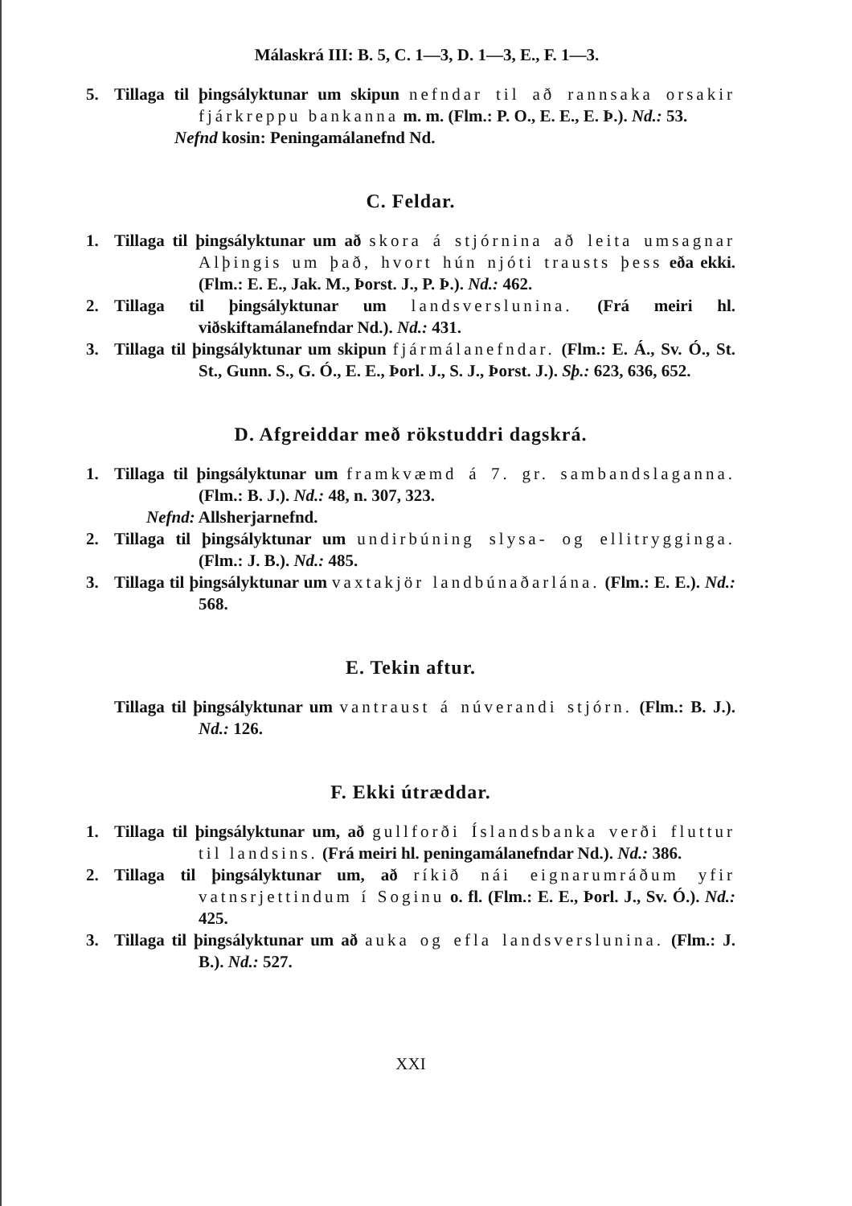Málaskrá III: B. 5, C. 1—3, D. 1—3, E., F. 1—3.
5. Tillaga til þingsályktunar um skipun nefndar til að rannsaka orsakir fjárkreppu bankanna m. m. (Flm.: P. O., E. E., E. Þ.). Nd.: 53.
Nefnd kosin: Peningamálanefnd Nd.
C. Feldar.
1. Tillaga til þingsályktunar um að skora á stjórnina að leita umsagnar Alþingis um það, hvort hún njóti trausts þess eða ekki. (Flm.: E. E., Jak. M., Þorst. J., P. Þ.). Nd.: 462.
2. Tillaga til þingsályktunar um landsverslunina. (Frá meiri hl. viðskiftamálanefndar Nd.). Nd.: 431.
3. Tillaga til þingsályktunar um skipun fjármálanefndar. (Flm.: E. Á., Sv. Ó., St. St., Gunn. S., G. Ó., E. E., Þorl. J., S. J., Þorst. J.). Sþ.: 623, 636, 652.
D. Afgreiddar með rökstuddri dagskrá.
1. Tillaga til þingsályktunar um framkvæmd á 7. gr. sambandslaganna. (Flm.: B. J.). Nd.: 48, n. 307, 323.
Nefnd: Allsherjarnefnd.
2. Tillaga til þingsályktunar um undirbúning slysa- og ellitrygginga. (Flm.: J. B.). Nd.: 485.
3. Tillaga til þingsályktunar um vaxtakjör landbúnaðarlána. (Flm.: E. E.). Nd.: 568.
E. Tekin aftur.
Tillaga til þingsályktunar um vantraust á núverandi stjórn. (Flm.: B. J.). Nd.: 126.
F. Ekki útræddar.
1. Tillaga til þingsályktunar um, að gullforði Íslandsbanka verði fluttur til landsins. (Frá meiri hl. peningamálanefndar Nd.). Nd.: 386.
2. Tillaga til þingsályktunar um, að ríkið nái eignarumráðum yfir vatnsrjettindum í Soginu o. fl. (Flm.: E. E., Þorl. J., Sv. Ó.). Nd.: 425.
3. Tillaga til þingsályktunar um að auka og efla landsverslunina. (Flm.: J. B.). Nd.: 527.
XXI